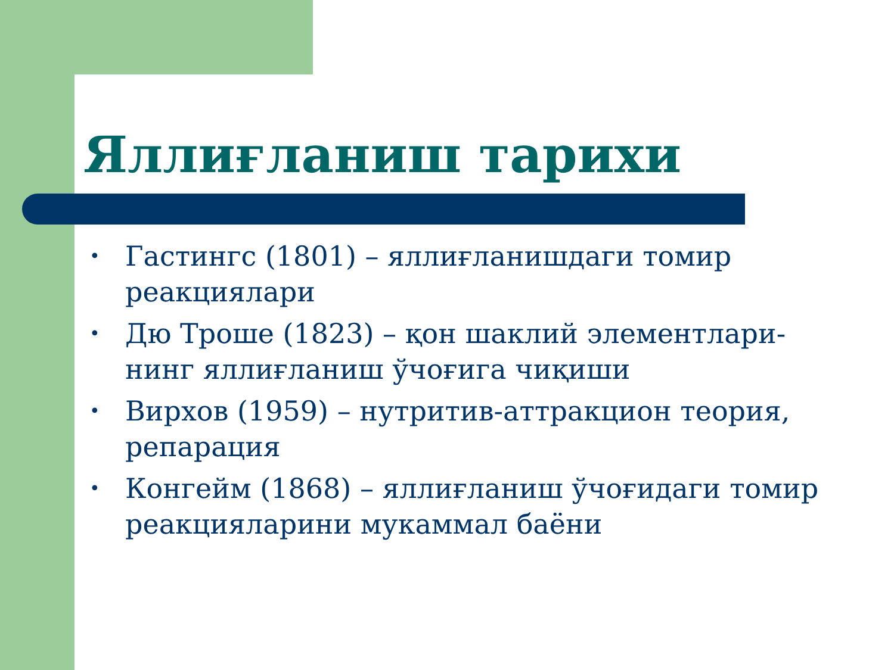Яллиғланиш тарихи
• Гастингс (1801) – яллиғланишдаги томир реакциялари
• Дю Троше (1823) – қон шаклий элементлари-нинг яллиғланиш ўчоғига чиқиши
• Вирхов (1959) – нутритив-аттракцион теория, репарация
• Конгейм (1868) – яллиғланиш ўчоғидаги томир реакцияларини мукаммал баёни